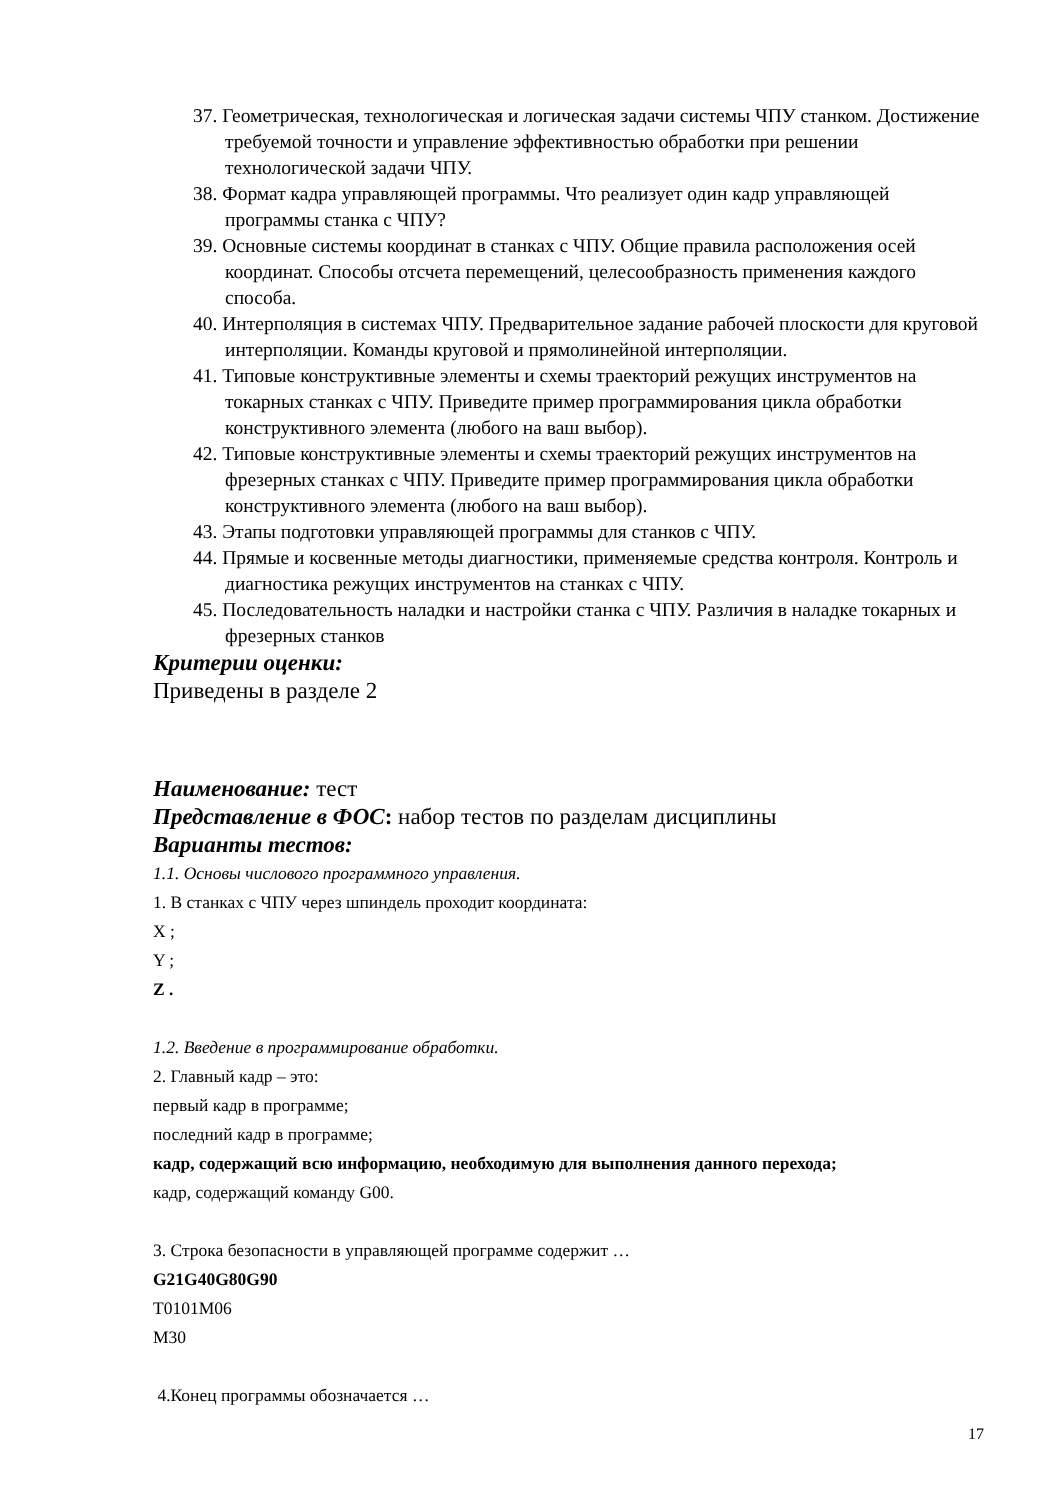37. Геометрическая, технологическая и логическая задачи системы ЧПУ станком. Достижение требуемой точности и управление эффективностью обработки при решении технологической задачи ЧПУ.
38. Формат кадра управляющей программы. Что реализует один кадр управляющей программы станка с ЧПУ?
39. Основные системы координат в станках с ЧПУ. Общие правила расположения осей координат. Способы отсчета перемещений, целесообразность применения каждого способа.
40. Интерполяция в системах ЧПУ. Предварительное задание рабочей плоскости для круговой интерполяции. Команды круговой и прямолинейной интерполяции.
41. Типовые конструктивные элементы и схемы траекторий режущих инструментов на токарных станках с ЧПУ. Приведите пример программирования цикла обработки конструктивного элемента (любого на ваш выбор).
42. Типовые конструктивные элементы и схемы траекторий режущих инструментов на фрезерных станках с ЧПУ. Приведите пример программирования цикла обработки конструктивного элемента (любого на ваш выбор).
43. Этапы подготовки управляющей программы для станков с ЧПУ.
44. Прямые и косвенные методы диагностики, применяемые средства контроля. Контроль и диагностика режущих инструментов на станках с ЧПУ.
45. Последовательность наладки и настройки станка с ЧПУ. Различия в наладке токарных и фрезерных станков
Критерии оценки:
Приведены в разделе 2
Наименование: тест
Представление в ФОС: набор тестов по разделам дисциплины
Варианты тестов:
1.1. Основы числового программного управления.
1. В станках с ЧПУ через шпиндель проходит координата:
X ;
Y ;
Z .
1.2. Введение в программирование обработки.
2. Главный кадр – это:
первый кадр в программе;
последний кадр в программе;
кадр, содержащий всю информацию, необходимую для выполнения данного перехода;
кадр, содержащий команду G00.
3. Строка безопасности в управляющей программе содержит …
G21G40G80G90
T0101M06
M30
4.Конец программы обозначается …
17